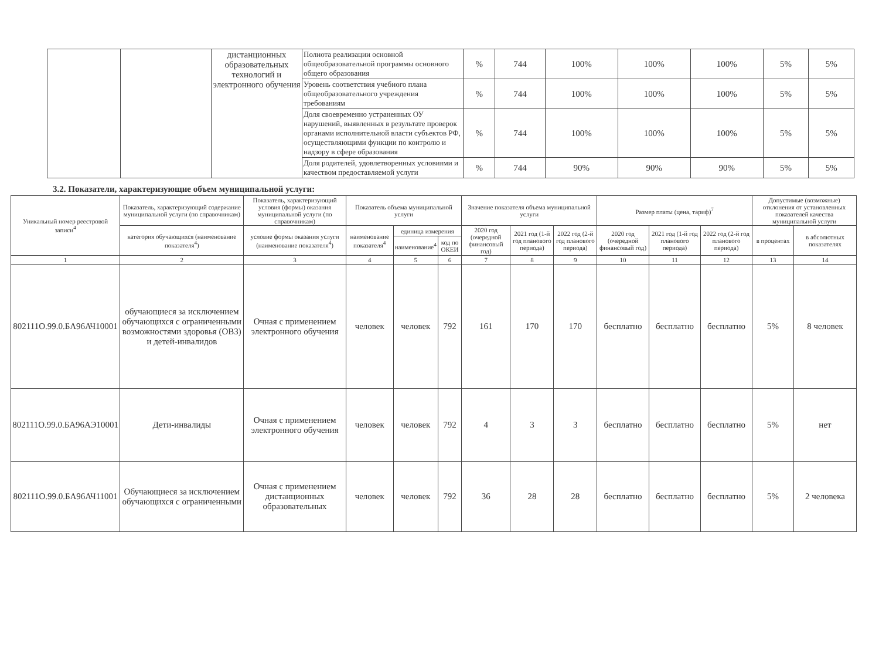| | | дистанционных образовательных технологий и электронного обучения | Полнота реализации основной общеобразовательной программы основного общего образования | % | 744 | 100% | 100% | 100% | 5% | 5% |
| | | | Уровень соответствия учебного плана общеобразовательного учреждения требованиям | % | 744 | 100% | 100% | 100% | 5% | 5% |
| | | | Доля своевременно устраненных ОУ нарушений, выявленных в результате проверок органами исполнительной власти субъектов РФ, осуществляющими функции по контролю и надзору в сфере образования | % | 744 | 100% | 100% | 100% | 5% | 5% |
| | | | Доля родителей, удовлетворенных условиями и качеством предоставляемой услуги | % | 744 | 90% | 90% | 90% | 5% | 5% |
3.2. Показатели, характеризующие объем муниципальной услуги:
| Уникальный номер реестровой записи<sup>4</sup> | Показатель, характеризующий содержание муниципальной услуги (по справочникам) | Показатель, характеризующий условия (формы) оказания муниципальной услуги (по справочникам) | Показатель объема муниципальной услуги | | | Значение показателя объема муниципальной услуги | | | Размер платы (цена, тариф)<sup>7</sup> | | | Допустимые (возможные) отклонения от установленных показателей качества муниципальной услуги | |
| | категория обучающихся (наименование показателя<sup>4</sup>) | условие формы оказания услуги (наименование показателя<sup>4</sup>) | наименование показателя<sup>4</sup> | единица измерения | | 2020 год (очередной финансовый год) | 2021 год (1-й год планового периода) | 2022 год (2-й год планового периода) | 2020 год (очередной финансовый год) | 2021 год (1-й год планового периода) | 2022 год (2-й год планового периода) | в процентах | в абсолютных показателях |
| | | | | наименование<sup>4</sup> | код по ОКЕИ | | | | | | | | |
| 1 | 2 | 3 | 4 | 5 | 6 | 7 | 8 | 9 | 10 | 11 | 12 | 13 | 14 |
| 802111О.99.0.БА96АЧ10001 | обучающиеся за исключением обучающихся с ограниченными возможностями здоровья (ОВЗ) и детей-инвалидов | Очная с применением электронного обучения | человек | человек | 792 | 161 | 170 | 170 | бесплатно | бесплатно | бесплатно | 5% | 8 человек |
| 802111О.99.0.БА96АЭ10001 | Дети-инвалиды | Очная с применением электронного обучения | человек | человек | 792 | 4 | 3 | 3 | бесплатно | бесплатно | бесплатно | 5% | нет |
| 802111О.99.0.БА96АЧ11001 | Обучающиеся за исключением обучающихся с ограниченными | Очная с применением дистанционных образовательных | человек | человек | 792 | 36 | 28 | 28 | бесплатно | бесплатно | бесплатно | 5% | 2 человека |